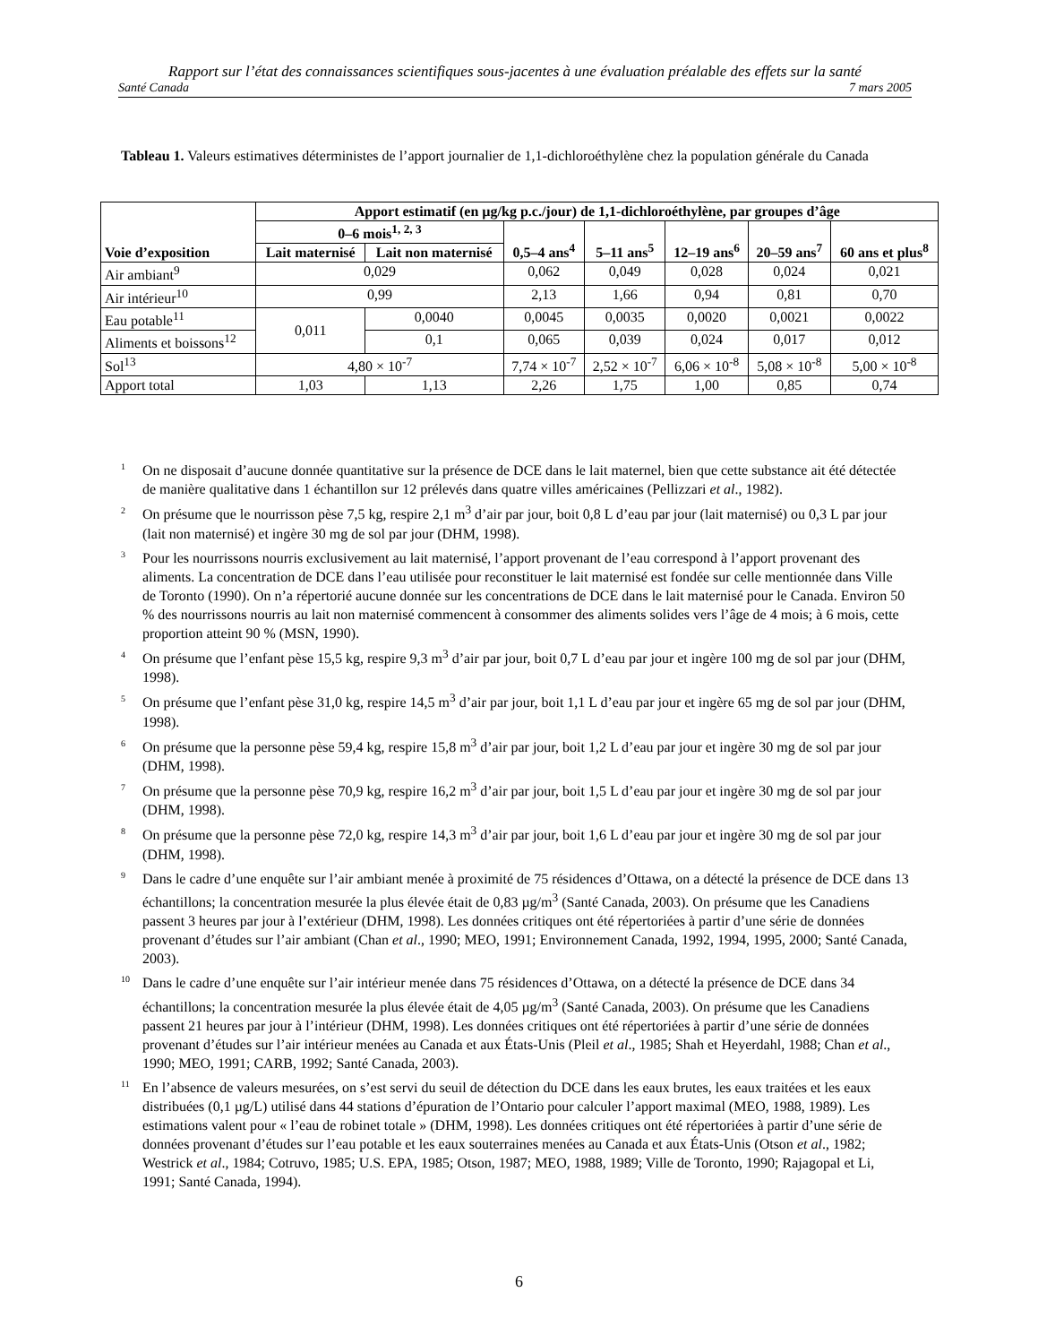Rapport sur l’état des connaissances scientifiques sous-jacentes à une évaluation préalable des effets sur la santé
Santé Canada 7 mars 2005
Tableau 1. Valeurs estimatives déterministes de l’apport journalier de 1,1-dichloroéthylène chez la population générale du Canada
| Voie d’exposition | Apport estimatif (en µg/kg p.c./jour) de 1,1-dichloroéthylène, par groupes d’âge | | | | | | |
| --- | --- | --- | --- | --- | --- | --- | --- |
| | 0–6 mois<sup>1, 2, 3</sup> | | 0,5–4 ans<sup>4</sup> | 5–11 ans<sup>5</sup> | 12–19 ans<sup>6</sup> | 20–59 ans<sup>7</sup> | 60 ans et plus<sup>8</sup> |
| | Lait maternisé | Lait non maternisé | | | | | |
| Air ambiant<sup>9</sup> | 0,029 | | 0,062 | 0,049 | 0,028 | 0,024 | 0,021 |
| Air intérieur<sup>10</sup> | 0,99 | | 2,13 | 1,66 | 0,94 | 0,81 | 0,70 |
| Eau potable<sup>11</sup> | 0,011 | 0,0040 | 0,0045 | 0,0035 | 0,0020 | 0,0021 | 0,0022 |
| Aliments et boissons<sup>12</sup> | | 0,1 | 0,065 | 0,039 | 0,024 | 0,017 | 0,012 |
| Sol<sup>13</sup> | 4,80 × 10<sup>-7</sup> | | 7,74 × 10<sup>-7</sup> | 2,52 × 10<sup>-7</sup> | 6,06 × 10<sup>-8</sup> | 5,08 × 10<sup>-8</sup> | 5,00 × 10<sup>-8</sup> |
| Apport total | 1,03 | 1,13 | 2,26 | 1,75 | 1,00 | 0,85 | 0,74 |
<sup>1</sup> On ne disposait d’aucune donnée quantitative sur la présence de DCE dans le lait maternel, bien que cette substance ait été détectée de manière qualitative dans 1 échantillon sur 12 prélevés dans quatre villes américaines (Pellizzari et al., 1982).
<sup>2</sup> On présume que le nourrisson pèse 7,5 kg, respire 2,1 m<sup>3</sup> d’air par jour, boit 0,8 L d’eau par jour (lait maternisé) ou 0,3 L par jour (lait non maternisé) et ingère 30 mg de sol par jour (DHM, 1998).
<sup>3</sup> Pour les nourrissons nourris exclusivement au lait maternisé, l’apport provenant de l’eau correspond à l’apport provenant des aliments. La concentration de DCE dans l’eau utilisée pour reconstituer le lait maternisé est fondée sur celle mentionnée dans Ville de Toronto (1990). On n’a répertorié aucune donnée sur les concentrations de DCE dans le lait maternisé pour le Canada. Environ 50 % des nourrissons nourris au lait non maternisé commencent à consommer des aliments solides vers l’âge de 4 mois; à 6 mois, cette proportion atteint 90 % (MSN, 1990).
<sup>4</sup> On présume que l’enfant pèse 15,5 kg, respire 9,3 m<sup>3</sup> d’air par jour, boit 0,7 L d’eau par jour et ingère 100 mg de sol par jour (DHM, 1998).
<sup>5</sup> On présume que l’enfant pèse 31,0 kg, respire 14,5 m<sup>3</sup> d’air par jour, boit 1,1 L d’eau par jour et ingère 65 mg de sol par jour (DHM, 1998).
<sup>6</sup> On présume que la personne pèse 59,4 kg, respire 15,8 m<sup>3</sup> d’air par jour, boit 1,2 L d’eau par jour et ingère 30 mg de sol par jour (DHM, 1998).
<sup>7</sup> On présume que la personne pèse 70,9 kg, respire 16,2 m<sup>3</sup> d’air par jour, boit 1,5 L d’eau par jour et ingère 30 mg de sol par jour (DHM, 1998).
<sup>8</sup> On présume que la personne pèse 72,0 kg, respire 14,3 m<sup>3</sup> d’air par jour, boit 1,6 L d’eau par jour et ingère 30 mg de sol par jour (DHM, 1998).
<sup>9</sup> Dans le cadre d’une enquête sur l’air ambiant menée à proximité de 75 résidences d’Ottawa, on a détecté la présence de DCE dans 13 échantillons; la concentration mesurée la plus élevée était de 0,83 µg/m<sup>3</sup> (Santé Canada, 2003). On présume que les Canadiens passent 3 heures par jour à l’extérieur (DHM, 1998). Les données critiques ont été répertoriées à partir d’une série de données provenant d’études sur l’air ambiant (Chan et al., 1990; MEO, 1991; Environnement Canada, 1992, 1994, 1995, 2000; Santé Canada, 2003).
<sup>10</sup> Dans le cadre d’une enquête sur l’air intérieur menée dans 75 résidences d’Ottawa, on a détecté la présence de DCE dans 34 échantillons; la concentration mesurée la plus élevée était de 4,05 µg/m<sup>3</sup> (Santé Canada, 2003). On présume que les Canadiens passent 21 heures par jour à l’intérieur (DHM, 1998). Les données critiques ont été répertoriées à partir d’une série de données provenant d’études sur l’air intérieur menées au Canada et aux États-Unis (Pleil et al., 1985; Shah et Heyerdahl, 1988; Chan et al., 1990; MEO, 1991; CARB, 1992; Santé Canada, 2003).
<sup>11</sup> En l’absence de valeurs mesurées, on s’est servi du seuil de détection du DCE dans les eaux brutes, les eaux traitées et les eaux distribuées (0,1 µg/L) utilisé dans 44 stations d’épuration de l’Ontario pour calculer l’apport maximal (MEO, 1988, 1989). Les estimations valent pour « l’eau de robinet totale » (DHM, 1998). Les données critiques ont été répertoriées à partir d’une série de données provenant d’études sur l’eau potable et les eaux souterraines menées au Canada et aux États-Unis (Otson et al., 1982; Westrick et al., 1984; Cotruvo, 1985; U.S. EPA, 1985; Otson, 1987; MEO, 1988, 1989; Ville de Toronto, 1990; Rajagopal et Li, 1991; Santé Canada, 1994).
6